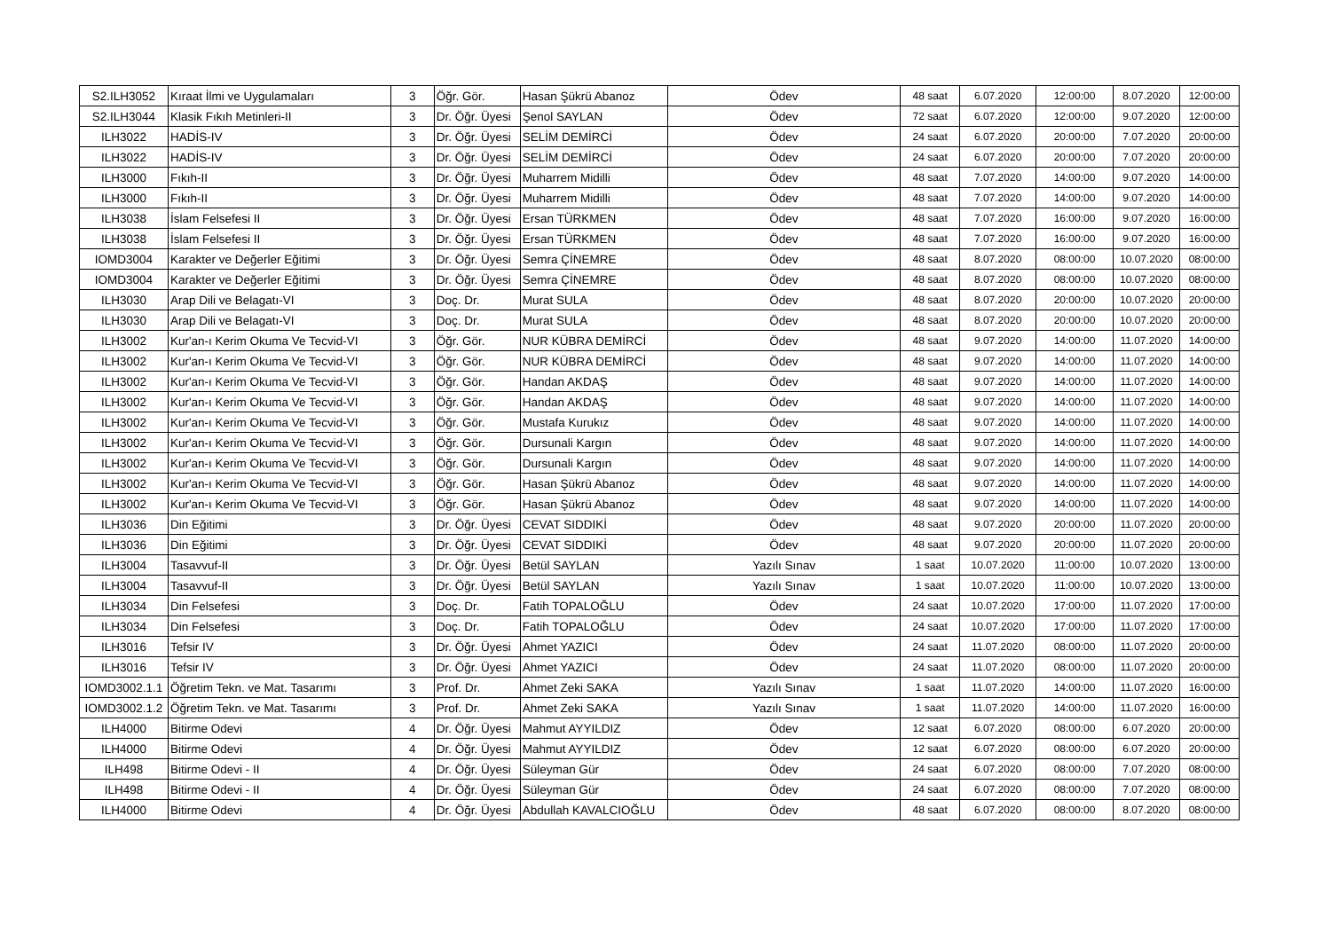| S2.ILH3052 | Kıraat İlmi ve Uygulamaları | 3 | Öğr. Gör. | Hasan Şükrü Abanoz | Ödev | 48 saat | 6.07.2020 | 12:00:00 | 8.07.2020 | 12:00:00 |
| S2.ILH3044 | Klasik Fıkıh Metinleri-II | 3 | Dr. Öğr. Üyesi | Şenol SAYLAN | Ödev | 72 saat | 6.07.2020 | 12:00:00 | 9.07.2020 | 12:00:00 |
| ILH3022 | HADİS-IV | 3 | Dr. Öğr. Üyesi | SELİM DEMİRCİ | Ödev | 24 saat | 6.07.2020 | 20:00:00 | 7.07.2020 | 20:00:00 |
| ILH3022 | HADİS-IV | 3 | Dr. Öğr. Üyesi | SELİM DEMİRCİ | Ödev | 24 saat | 6.07.2020 | 20:00:00 | 7.07.2020 | 20:00:00 |
| ILH3000 | Fıkıh-II | 3 | Dr. Öğr. Üyesi | Muharrem Midilli | Ödev | 48 saat | 7.07.2020 | 14:00:00 | 9.07.2020 | 14:00:00 |
| ILH3000 | Fıkıh-II | 3 | Dr. Öğr. Üyesi | Muharrem Midilli | Ödev | 48 saat | 7.07.2020 | 14:00:00 | 9.07.2020 | 14:00:00 |
| ILH3038 | İslam Felsefesi II | 3 | Dr. Öğr. Üyesi | Ersan TÜRKMEN | Ödev | 48 saat | 7.07.2020 | 16:00:00 | 9.07.2020 | 16:00:00 |
| ILH3038 | İslam Felsefesi II | 3 | Dr. Öğr. Üyesi | Ersan TÜRKMEN | Ödev | 48 saat | 7.07.2020 | 16:00:00 | 9.07.2020 | 16:00:00 |
| IOMD3004 | Karakter ve Değerler Eğitimi | 3 | Dr. Öğr. Üyesi | Semra ÇİNEMRE | Ödev | 48 saat | 8.07.2020 | 08:00:00 | 10.07.2020 | 08:00:00 |
| IOMD3004 | Karakter ve Değerler Eğitimi | 3 | Dr. Öğr. Üyesi | Semra ÇİNEMRE | Ödev | 48 saat | 8.07.2020 | 08:00:00 | 10.07.2020 | 08:00:00 |
| ILH3030 | Arap Dili ve Belagatı-VI | 3 | Doç. Dr. | Murat SULA | Ödev | 48 saat | 8.07.2020 | 20:00:00 | 10.07.2020 | 20:00:00 |
| ILH3030 | Arap Dili ve Belagatı-VI | 3 | Doç. Dr. | Murat SULA | Ödev | 48 saat | 8.07.2020 | 20:00:00 | 10.07.2020 | 20:00:00 |
| ILH3002 | Kur'an-ı Kerim Okuma Ve Tecvid-VI | 3 | Öğr. Gör. | NUR KÜBRA DEMİRCİ | Ödev | 48 saat | 9.07.2020 | 14:00:00 | 11.07.2020 | 14:00:00 |
| ILH3002 | Kur'an-ı Kerim Okuma Ve Tecvid-VI | 3 | Öğr. Gör. | NUR KÜBRA DEMİRCİ | Ödev | 48 saat | 9.07.2020 | 14:00:00 | 11.07.2020 | 14:00:00 |
| ILH3002 | Kur'an-ı Kerim Okuma Ve Tecvid-VI | 3 | Öğr. Gör. | Handan AKDAŞ | Ödev | 48 saat | 9.07.2020 | 14:00:00 | 11.07.2020 | 14:00:00 |
| ILH3002 | Kur'an-ı Kerim Okuma Ve Tecvid-VI | 3 | Öğr. Gör. | Handan AKDAŞ | Ödev | 48 saat | 9.07.2020 | 14:00:00 | 11.07.2020 | 14:00:00 |
| ILH3002 | Kur'an-ı Kerim Okuma Ve Tecvid-VI | 3 | Öğr. Gör. | Mustafa Kurukız | Ödev | 48 saat | 9.07.2020 | 14:00:00 | 11.07.2020 | 14:00:00 |
| ILH3002 | Kur'an-ı Kerim Okuma Ve Tecvid-VI | 3 | Öğr. Gör. | Dursunali Kargın | Ödev | 48 saat | 9.07.2020 | 14:00:00 | 11.07.2020 | 14:00:00 |
| ILH3002 | Kur'an-ı Kerim Okuma Ve Tecvid-VI | 3 | Öğr. Gör. | Dursunali Kargın | Ödev | 48 saat | 9.07.2020 | 14:00:00 | 11.07.2020 | 14:00:00 |
| ILH3002 | Kur'an-ı Kerim Okuma Ve Tecvid-VI | 3 | Öğr. Gör. | Hasan Şükrü Abanoz | Ödev | 48 saat | 9.07.2020 | 14:00:00 | 11.07.2020 | 14:00:00 |
| ILH3002 | Kur'an-ı Kerim Okuma Ve Tecvid-VI | 3 | Öğr. Gör. | Hasan Şükrü Abanoz | Ödev | 48 saat | 9.07.2020 | 14:00:00 | 11.07.2020 | 14:00:00 |
| ILH3036 | Din Eğitimi | 3 | Dr. Öğr. Üyesi | CEVAT SIDDIKİ | Ödev | 48 saat | 9.07.2020 | 20:00:00 | 11.07.2020 | 20:00:00 |
| ILH3036 | Din Eğitimi | 3 | Dr. Öğr. Üyesi | CEVAT SIDDIKİ | Ödev | 48 saat | 9.07.2020 | 20:00:00 | 11.07.2020 | 20:00:00 |
| ILH3004 | Tasavvuf-II | 3 | Dr. Öğr. Üyesi | Betül SAYLAN | Yazılı Sınav | 1 saat | 10.07.2020 | 11:00:00 | 10.07.2020 | 13:00:00 |
| ILH3004 | Tasavvuf-II | 3 | Dr. Öğr. Üyesi | Betül SAYLAN | Yazılı Sınav | 1 saat | 10.07.2020 | 11:00:00 | 10.07.2020 | 13:00:00 |
| ILH3034 | Din Felsefesi | 3 | Doç. Dr. | Fatih TOPALOĞLU | Ödev | 24 saat | 10.07.2020 | 17:00:00 | 11.07.2020 | 17:00:00 |
| ILH3034 | Din Felsefesi | 3 | Doç. Dr. | Fatih TOPALOĞLU | Ödev | 24 saat | 10.07.2020 | 17:00:00 | 11.07.2020 | 17:00:00 |
| ILH3016 | Tefsir IV | 3 | Dr. Öğr. Üyesi | Ahmet YAZICI | Ödev | 24 saat | 11.07.2020 | 08:00:00 | 11.07.2020 | 20:00:00 |
| ILH3016 | Tefsir IV | 3 | Dr. Öğr. Üyesi | Ahmet YAZICI | Ödev | 24 saat | 11.07.2020 | 08:00:00 | 11.07.2020 | 20:00:00 |
| IOMD3002.1.1 | Öğretim Tekn. ve Mat. Tasarımı | 3 | Prof. Dr. | Ahmet Zeki SAKA | Yazılı Sınav | 1 saat | 11.07.2020 | 14:00:00 | 11.07.2020 | 16:00:00 |
| IOMD3002.1.2 | Öğretim Tekn. ve Mat. Tasarımı | 3 | Prof. Dr. | Ahmet Zeki SAKA | Yazılı Sınav | 1 saat | 11.07.2020 | 14:00:00 | 11.07.2020 | 16:00:00 |
| ILH4000 | Bitirme Odevi | 4 | Dr. Öğr. Üyesi | Mahmut AYYILDIZ | Ödev | 12 saat | 6.07.2020 | 08:00:00 | 6.07.2020 | 20:00:00 |
| ILH4000 | Bitirme Odevi | 4 | Dr. Öğr. Üyesi | Mahmut AYYILDIZ | Ödev | 12 saat | 6.07.2020 | 08:00:00 | 6.07.2020 | 20:00:00 |
| ILH498 | Bitirme Odevi - II | 4 | Dr. Öğr. Üyesi | Süleyman Gür | Ödev | 24 saat | 6.07.2020 | 08:00:00 | 7.07.2020 | 08:00:00 |
| ILH498 | Bitirme Odevi - II | 4 | Dr. Öğr. Üyesi | Süleyman Gür | Ödev | 24 saat | 6.07.2020 | 08:00:00 | 7.07.2020 | 08:00:00 |
| ILH4000 | Bitirme Odevi | 4 | Dr. Öğr. Üyesi | Abdullah KAVALCIOĞLU | Ödev | 48 saat | 6.07.2020 | 08:00:00 | 8.07.2020 | 08:00:00 |